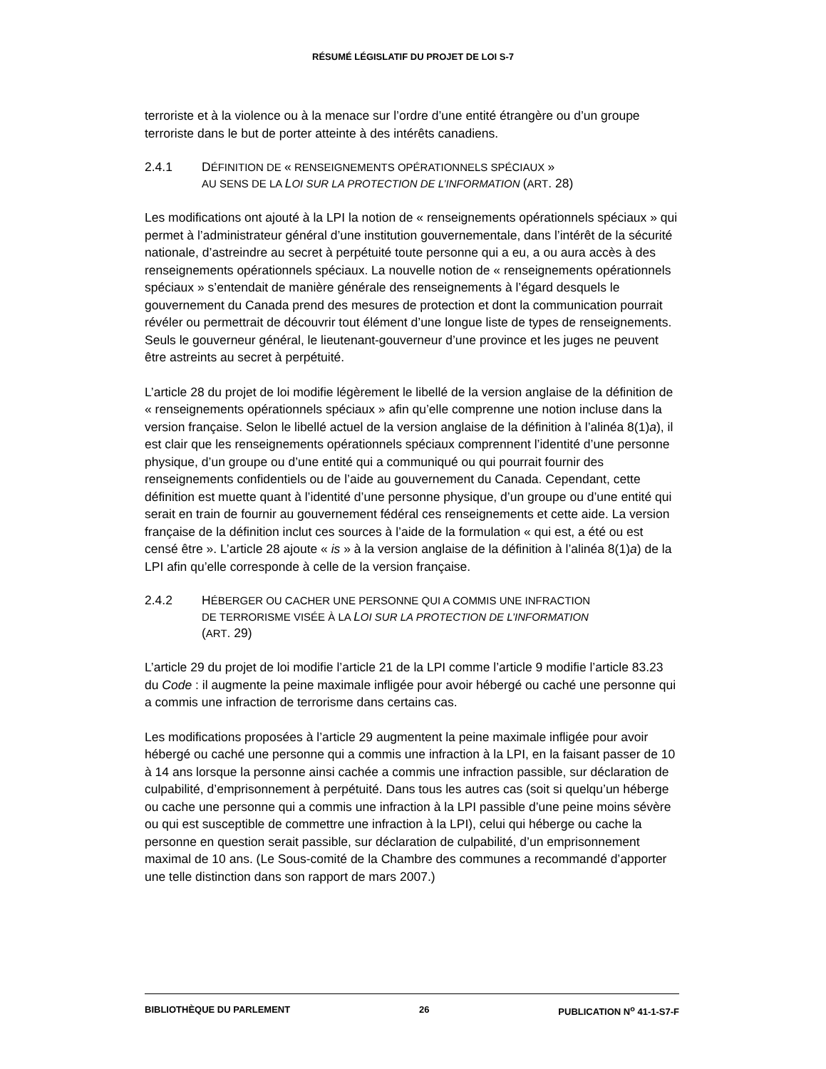RÉSUMÉ LÉGISLATIF DU PROJET DE LOI S-7
terroriste et à la violence ou à la menace sur l’ordre d’une entité étrangère ou d’un groupe terroriste dans le but de porter atteinte à des intérêts canadiens.
2.4.1 DÉFINITION DE « RENSEIGNEMENTS OPÉRATIONNELS SPÉCIAUX »
AU SENS DE LA LOI SUR LA PROTECTION DE L’INFORMATION (ART. 28)
Les modifications ont ajouté à la LPI la notion de « renseignements opérationnels spéciaux » qui permet à l’administrateur général d’une institution gouvernementale, dans l’intérêt de la sécurité nationale, d’astreindre au secret à perpétuité toute personne qui a eu, a ou aura accès à des renseignements opérationnels spéciaux. La nouvelle notion de « renseignements opérationnels spéciaux » s’entendait de manière générale des renseignements à l’égard desquels le gouvernement du Canada prend des mesures de protection et dont la communication pourrait révéler ou permettrait de découvrir tout élément d’une longue liste de types de renseignements. Seuls le gouverneur général, le lieutenant-gouverneur d’une province et les juges ne peuvent être astreints au secret à perpétuité.
L’article 28 du projet de loi modifie légèrement le libellé de la version anglaise de la définition de « renseignements opérationnels spéciaux » afin qu’elle comprenne une notion incluse dans la version française. Selon le libellé actuel de la version anglaise de la définition à l’alinéa 8(1)a), il est clair que les renseignements opérationnels spéciaux comprennent l’identité d’une personne physique, d’un groupe ou d’une entité qui a communiqué ou qui pourrait fournir des renseignements confidentiels ou de l’aide au gouvernement du Canada. Cependant, cette définition est muette quant à l’identité d’une personne physique, d’un groupe ou d’une entité qui serait en train de fournir au gouvernement fédéral ces renseignements et cette aide. La version française de la définition inclut ces sources à l’aide de la formulation « qui est, a été ou est censé être ». L’article 28 ajoute « is » à la version anglaise de la définition à l’alinéa 8(1)a) de la LPI afin qu’elle corresponde à celle de la version française.
2.4.2 HÉBERGER OU CACHER UNE PERSONNE QUI A COMMIS UNE INFRACTION
DE TERRORISME VISÉE À LA LOI SUR LA PROTECTION DE L’INFORMATION
(ART. 29)
L’article 29 du projet de loi modifie l’article 21 de la LPI comme l’article 9 modifie l’article 83.23 du Code : il augmente la peine maximale infligée pour avoir hébergé ou caché une personne qui a commis une infraction de terrorisme dans certains cas.
Les modifications proposées à l’article 29 augmentent la peine maximale infligée pour avoir hébergé ou caché une personne qui a commis une infraction à la LPI, en la faisant passer de 10 à 14 ans lorsque la personne ainsi cachée a commis une infraction passible, sur déclaration de culpabilité, d’emprisonnement à perpétuité. Dans tous les autres cas (soit si quelqu’un héberge ou cache une personne qui a commis une infraction à la LPI passible d’une peine moins sévère ou qui est susceptible de commettre une infraction à la LPI), celui qui héberge ou cache la personne en question serait passible, sur déclaration de culpabilité, d’un emprisonnement maximal de 10 ans. (Le Sous-comité de la Chambre des communes a recommandé d’apporter une telle distinction dans son rapport de mars 2007.)
BIBLIOTHÈQUE DU PARLEMENT 26 PUBLICATION N<sup>o</sup> 41-1-S7-F